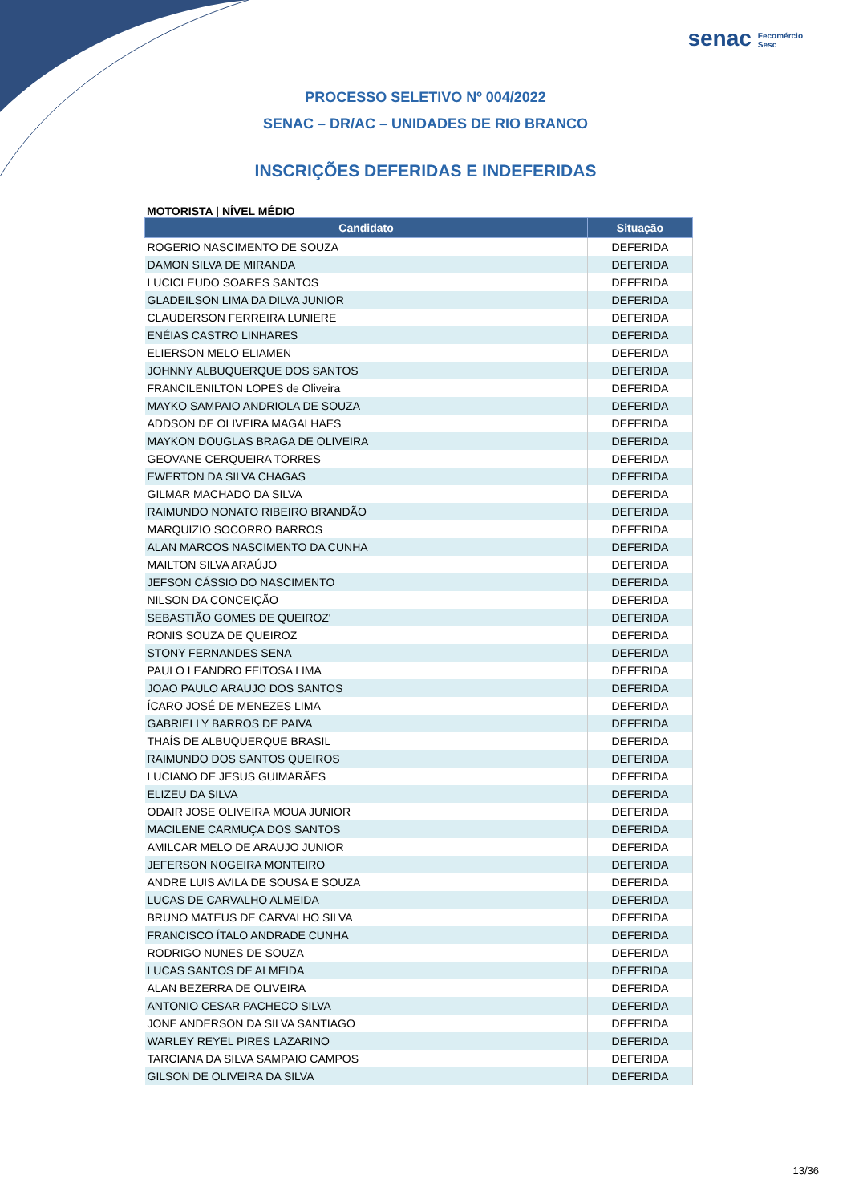senac Fecomércio
Sesc
PROCESSO SELETIVO Nº 004/2022
SENAC – DR/AC – UNIDADES DE RIO BRANCO
INSCRIÇÕES DEFERIDAS E INDEFERIDAS
MOTORISTA | NÍVEL MÉDIO
| Candidato | Situação |
| --- | --- |
| ROGERIO NASCIMENTO DE SOUZA | DEFERIDA |
| DAMON SILVA DE MIRANDA | DEFERIDA |
| LUCICLEUDO SOARES SANTOS | DEFERIDA |
| GLADEILSON LIMA DA DILVA JUNIOR | DEFERIDA |
| CLAUDERSON FERREIRA LUNIERE | DEFERIDA |
| ENÉIAS CASTRO LINHARES | DEFERIDA |
| ELIERSON MELO ELIAMEN | DEFERIDA |
| JOHNNY ALBUQUERQUE DOS SANTOS | DEFERIDA |
| FRANCILENILTON LOPES de Oliveira | DEFERIDA |
| MAYKO SAMPAIO ANDRIOLA DE SOUZA | DEFERIDA |
| ADDSON DE OLIVEIRA MAGALHAES | DEFERIDA |
| MAYKON DOUGLAS BRAGA DE OLIVEIRA | DEFERIDA |
| GEOVANE CERQUEIRA TORRES | DEFERIDA |
| EWERTON DA SILVA CHAGAS | DEFERIDA |
| GILMAR MACHADO DA SILVA | DEFERIDA |
| RAIMUNDO NONATO RIBEIRO BRANDÃO | DEFERIDA |
| MARQUIZIO SOCORRO BARROS | DEFERIDA |
| ALAN MARCOS NASCIMENTO DA CUNHA | DEFERIDA |
| MAILTON SILVA ARAÚJO | DEFERIDA |
| JEFSON CÁSSIO DO NASCIMENTO | DEFERIDA |
| NILSON DA CONCEIÇÃO | DEFERIDA |
| SEBASTIÃO GOMES DE QUEIROZ' | DEFERIDA |
| RONIS SOUZA DE QUEIROZ | DEFERIDA |
| STONY FERNANDES SENA | DEFERIDA |
| PAULO LEANDRO FEITOSA LIMA | DEFERIDA |
| JOAO PAULO ARAUJO DOS SANTOS | DEFERIDA |
| ÍCARO JOSÉ DE MENEZES LIMA | DEFERIDA |
| GABRIELLY BARROS DE PAIVA | DEFERIDA |
| THAÍS DE ALBUQUERQUE BRASIL | DEFERIDA |
| RAIMUNDO DOS SANTOS QUEIROS | DEFERIDA |
| LUCIANO DE JESUS GUIMARÃES | DEFERIDA |
| ELIZEU DA SILVA | DEFERIDA |
| ODAIR JOSE OLIVEIRA MOUA JUNIOR | DEFERIDA |
| MACILENE CARMUÇA DOS SANTOS | DEFERIDA |
| AMILCAR MELO DE ARAUJO JUNIOR | DEFERIDA |
| JEFERSON NOGEIRA MONTEIRO | DEFERIDA |
| ANDRE LUIS AVILA DE SOUSA E SOUZA | DEFERIDA |
| LUCAS DE CARVALHO ALMEIDA | DEFERIDA |
| BRUNO MATEUS DE CARVALHO SILVA | DEFERIDA |
| FRANCISCO ÍTALO ANDRADE CUNHA | DEFERIDA |
| RODRIGO NUNES DE SOUZA | DEFERIDA |
| LUCAS SANTOS DE ALMEIDA | DEFERIDA |
| ALAN BEZERRA DE OLIVEIRA | DEFERIDA |
| ANTONIO CESAR PACHECO SILVA | DEFERIDA |
| JONE ANDERSON DA SILVA SANTIAGO | DEFERIDA |
| WARLEY REYEL PIRES LAZARINO | DEFERIDA |
| TARCIANA DA SILVA SAMPAIO CAMPOS | DEFERIDA |
| GILSON DE OLIVEIRA DA SILVA | DEFERIDA |
13/36